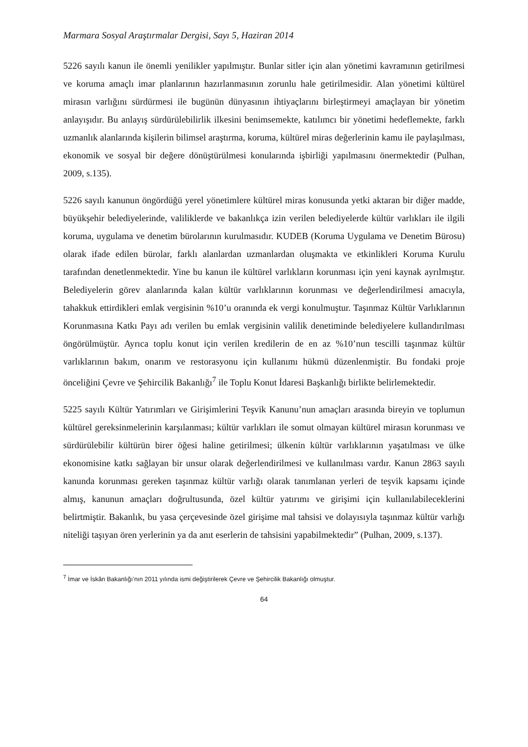Marmara Sosyal Araştırmalar Dergisi, Sayı 5, Haziran 2014
5226 sayılı kanun ile önemli yenilikler yapılmıştır. Bunlar sitler için alan yönetimi kavramının getirilmesi ve koruma amaçlı imar planlarının hazırlanmasının zorunlu hale getirilmesidir. Alan yönetimi kültürel mirasın varlığını sürdürmesi ile bugünün dünyasının ihtiyaçlarını birleştirmeyi amaçlayan bir yönetim anlayışıdır. Bu anlayış sürdürülebilirlik ilkesini benimsemekte, katılımcı bir yönetimi hedeflemekte, farklı uzmanlık alanlarında kişilerin bilimsel araştırma, koruma, kültürel miras değerlerinin kamu ile paylaşılması, ekonomik ve sosyal bir değere dönüştürülmesi konularında işbirliği yapılmasını önermektedir (Pulhan, 2009, s.135).
5226 sayılı kanunun öngördüğü yerel yönetimlere kültürel miras konusunda yetki aktaran bir diğer madde, büyükşehir belediyelerinde, valiliklerde ve bakanlıkça izin verilen belediyelerde kültür varlıkları ile ilgili koruma, uygulama ve denetim bürolarının kurulmasıdır. KUDEB (Koruma Uygulama ve Denetim Bürosu) olarak ifade edilen bürolar, farklı alanlardan uzmanlardan oluşmakta ve etkinlikleri Koruma Kurulu tarafından denetlenmektedir. Yine bu kanun ile kültürel varlıkların korunması için yeni kaynak ayrılmıştır. Belediyelerin görev alanlarında kalan kültür varlıklarının korunması ve değerlendirilmesi amacıyla, tahakkuk ettirdikleri emlak vergisinin %10’u oranında ek vergi konulmuştur. Taşınmaz Kültür Varlıklarının Korunmasına Katkı Payı adı verilen bu emlak vergisinin valilik denetiminde belediyelere kullandırılması öngörülmüştür. Ayrıca toplu konut için verilen kredilerin de en az %10’nun tescilli taşınmaz kültür varlıklarının bakım, onarım ve restorasyonu için kullanımı hükmü düzenlenmiştir. Bu fondaki proje önceliğini Çevre ve Şehircilik Bakanlığı<sup>7</sup> ile Toplu Konut İdaresi Başkanlığı birlikte belirlemektedir.
5225 sayılı Kültür Yatırımları ve Girişimlerini Teşvik Kanunu’nun amaçları arasında bireyin ve toplumun kültürel gereksinmelerinin karşılanması; kültür varlıkları ile somut olmayan kültürel mirasın korunması ve sürdürülebilir kültürün birer öğesi haline getirilmesi; ülkenin kültür varlıklarının yaşatılması ve ülke ekonomisine katkı sağlayan bir unsur olarak değerlendirilmesi ve kullanılması vardır. Kanun 2863 sayılı kanunda korunması gereken taşınmaz kültür varlığı olarak tanımlanan yerleri de teşvik kapsamı içinde almış, kanunun amaçları doğrultusunda, özel kültür yatırımı ve girişimi için kullanılabileceklerini belirtmiştir. Bakanlık, bu yasa çerçevesinde özel girişime mal tahsisi ve dolayısıyla taşınmaz kültür varlığı niteliği taşıyan ören yerlerinin ya da anıt eserlerin de tahsisini yapabilmektedir” (Pulhan, 2009, s.137).
<sup>7</sup> İmar ve İskân Bakanlığı’nın 2011 yılında ismi değiştirilerek Çevre ve Şehircilik Bakanlığı olmuştur.
64